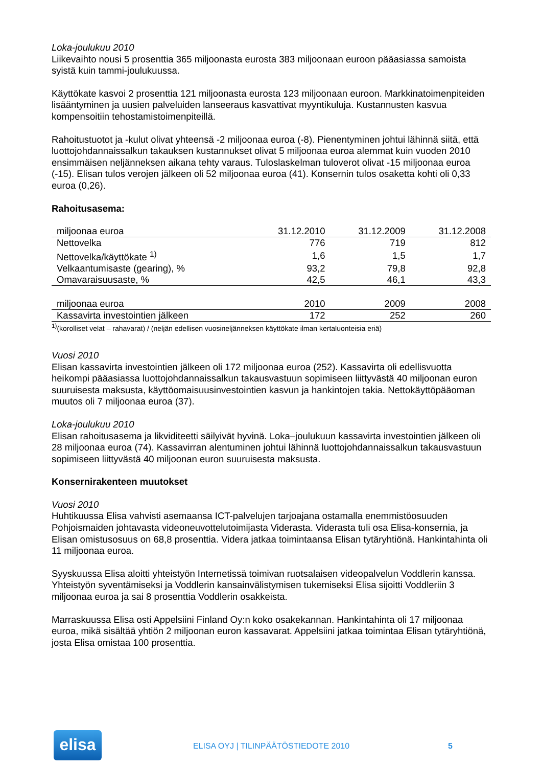Loka-joulukuu 2010
Liikevaihto nousi 5 prosenttia 365 miljoonasta eurosta 383 miljoonaan euroon pääasiassa samoista syistä kuin tammi-joulukuussa.
Käyttökate kasvoi 2 prosenttia 121 miljoonasta eurosta 123 miljoonaan euroon. Markkinatoimenpiteiden lisääntyminen ja uusien palveluiden lanseeraus kasvattivat myyntikuluja. Kustannusten kasvua kompensoitiin tehostamistoimenpiteillä.
Rahoitustuotot ja -kulut olivat yhteensä -2 miljoonaa euroa (-8). Pienentyminen johtui lähinnä siitä, että luottojohdannaissalkun takauksen kustannukset olivat 5 miljoonaa euroa alemmat kuin vuoden 2010 ensimmäisen neljänneksen aikana tehty varaus. Tuloslaskelman tuloverot olivat -15 miljoonaa euroa (-15). Elisan tulos verojen jälkeen oli 52 miljoonaa euroa (41). Konsernin tulos osaketta kohti oli 0,33 euroa (0,26).
Rahoitusasema:
| miljoonaa euroa | 31.12.2010 | 31.12.2009 | 31.12.2008 |
| --- | --- | --- | --- |
| Nettovelka | 776 | 719 | 812 |
| Nettovelka/käyttökate <sup>1)</sup> | 1,6 | 1,5 | 1,7 |
| Velkaantumisaste (gearing), % | 93,2 | 79,8 | 92,8 |
| Omavaraisuusaste, % | 42,5 | 46,1 | 43,3 |
| miljoonaa euroa | 2010 | 2009 | 2008 |
| Kassavirta investointien jälkeen | 172 | 252 | 260 |
<sup>1)</sup> (korolliset velat – rahavarat) / (neljän edellisen vuosineljänneksen käyttökate ilman kertaluonteisia eriä)
Vuosi 2010
Elisan kassavirta investointien jälkeen oli 172 miljoonaa euroa (252). Kassavirta oli edellisvuotta heikompi pääasiassa luottojohdannaissalkun takausvastuun sopimiseen liittyvästä 40 miljoonan euron suuruisesta maksusta, käyttöomaisuusinvestointien kasvun ja hankintojen takia. Nettokäyttöpääoman muutos oli 7 miljoonaa euroa (37).
Loka-joulukuu 2010
Elisan rahoitusasema ja likviditeetti säilyivät hyvinä. Loka–joulukuun kassavirta investointien jälkeen oli 28 miljoonaa euroa (74). Kassavirran alentuminen johtui lähinnä luottojohdannaissalkun takausvastuun sopimiseen liittyvästä 40 miljoonan euron suuruisesta maksusta.
Konsernirakenteen muutokset
Vuosi 2010
Huhtikuussa Elisa vahvisti asemaansa ICT-palvelujen tarjoajana ostamalla enemmistöosuuden Pohjoismaiden johtavasta videoneuvottelutoimijasta Viderasta. Viderasta tuli osa Elisa-konsernia, ja Elisan omistusosuus on 68,8 prosenttia. Videra jatkaa toimintaansa Elisan tytäryhtiönä. Hankintahinta oli 11 miljoonaa euroa.
Syyskuussa Elisa aloitti yhteistyön Internetissä toimivan ruotsalaisen videopalvelun Voddlerin kanssa. Yhteistyön syventämiseksi ja Voddlerin kansainvälistymisen tukemiseksi Elisa sijoitti Voddleriin 3 miljoonaa euroa ja sai 8 prosenttia Voddlerin osakkeista.
Marraskuussa Elisa osti Appelsiini Finland Oy:n koko osakekannan. Hankintahinta oli 17 miljoonaa euroa, mikä sisältää yhtiön 2 miljoonan euron kassavarat. Appelsiini jatkaa toimintaa Elisan tytäryhtiönä, josta Elisa omistaa 100 prosenttia.
elisa
ELISA OYJ | TILINPÄÄTÖSTIEDOTE 2010
5